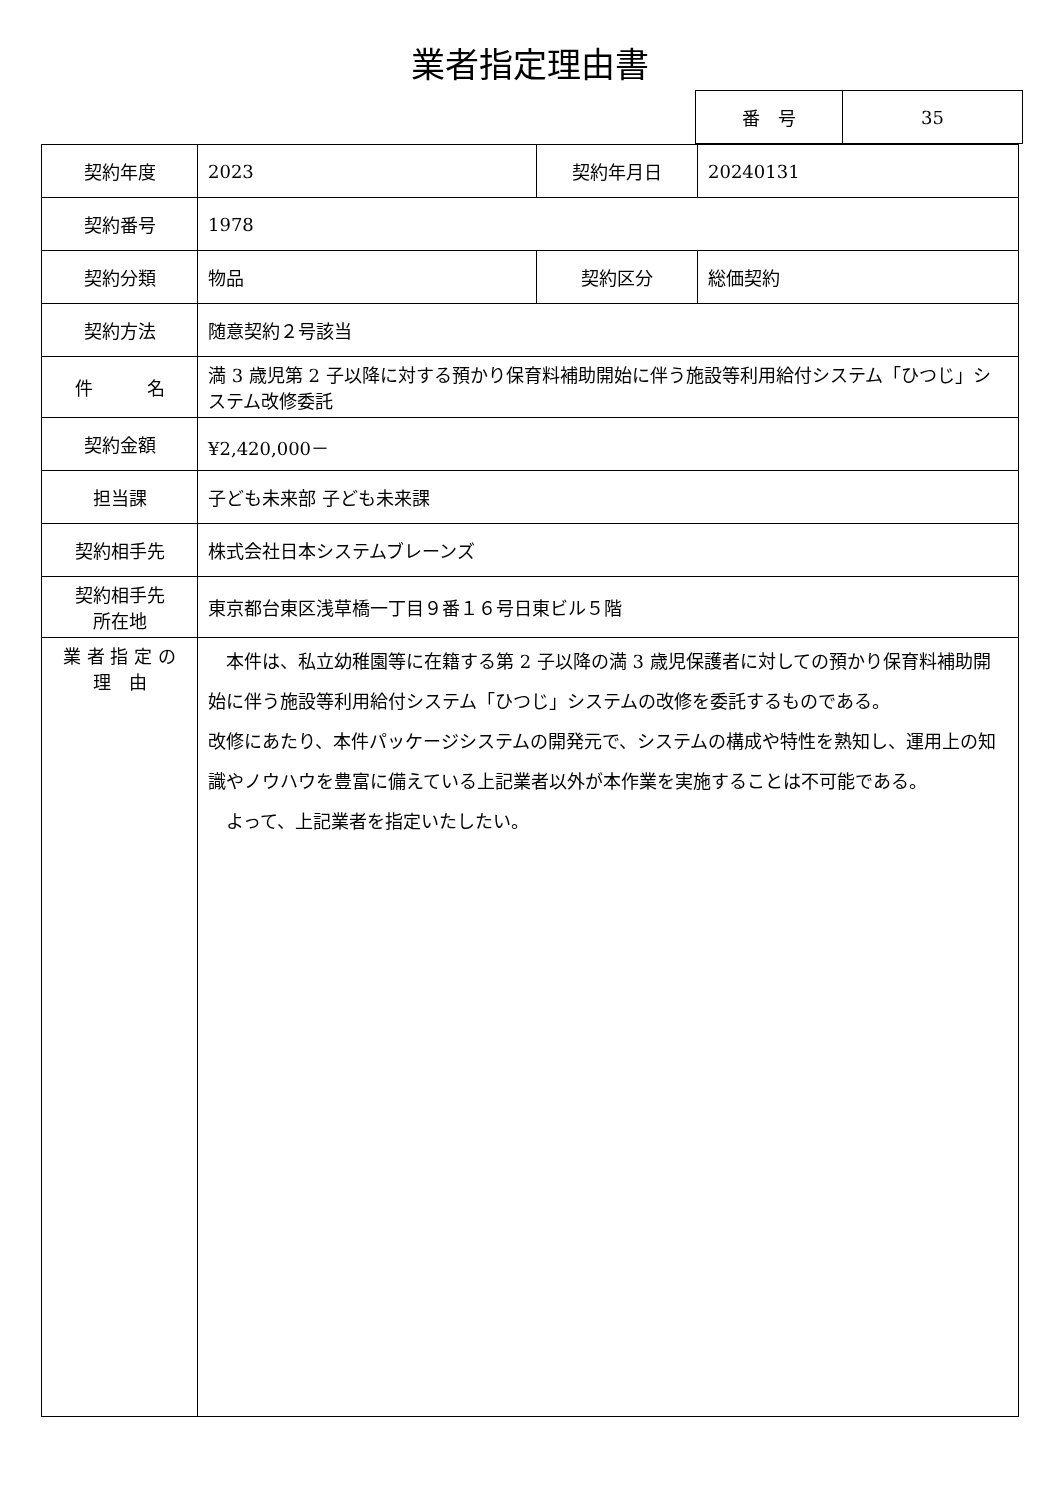業者指定理由書
| 番 号 | 35 |
| 契約年度 | 2023 | 契約年月日 | 20240131 |
| 契約番号 | 1978 | | |
| 契約分類 | 物品 | 契約区分 | 総価契約 |
| 契約方法 | 随意契約２号該当 | | |
| 件 名 | 満 3 歳児第 2 子以降に対する預かり保育料補助開始に伴う施設等利用給付システム「ひつじ」システム改修委託 | | |
| 契約金額 | ¥2,420,000－ | | |
| 担当課 | 子ども未来部 子ども未来課 | | |
| 契約相手先 | 株式会社日本システムブレーンズ | | |
| 契約相手先 所在地 | 東京都台東区浅草橋一丁目９番１６号日東ビル５階 | | |
| 業 者 指 定 の 理 由 | 本件は、私立幼稚園等に在籍する第 2 子以降の満 3 歳児保護者に対しての預かり保育料補助開始に伴う施設等利用給付システム「ひつじ」システムの改修を委託するものである。 改修にあたり、本件パッケージシステムの開発元で、システムの構成や特性を熟知し、運用上の知識やノウハウを豊富に備えている上記業者以外が本作業を実施することは不可能である。 よって、上記業者を指定いたしたい。 | | |